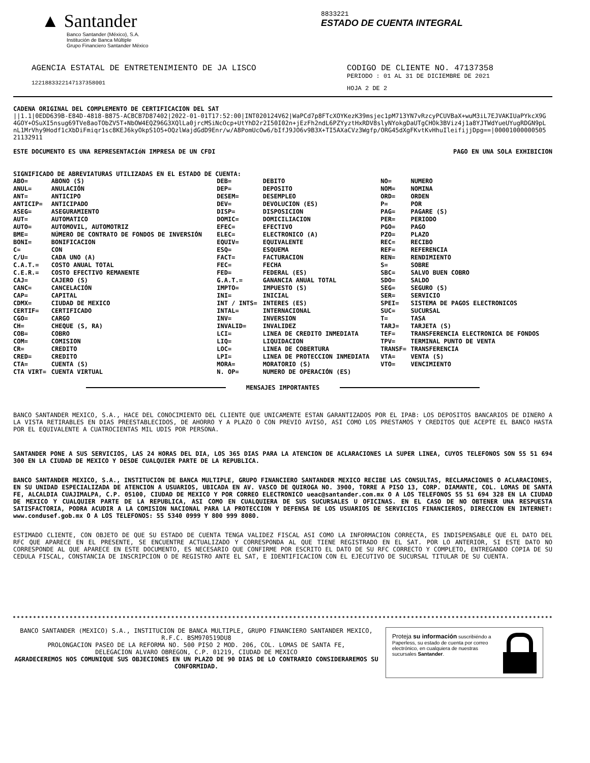▲ Santander
Banco Santander (México), S.A.
Institución de Banca Múltiple
Grupo Financiero Santander México
8833221
ESTADO DE CUENTA INTEGRAL
AGENCIA ESTATAL DE ENTRETENIMIENTO DE JA LISCO
12218833221471373580​01
CODIGO DE CLIENTE NO. 47137358
PERIODO : 01 AL 31 DE DICIEMBRE DE 2021
HOJA 2 DE 2
CADENA ORIGINAL DEL COMPLEMENTO DE CERTIFICACION DEL SAT
||1.1|0EDD639B-E84D-4818-B875-ACBCB7D87402|2022-01-01T17:52:00|INT020124V62|WaPCd7p8FTcXOYKezK39msjec1pM713YN7vRzcyPCUVBaX+wuM3iL7EJVAKIUaPYkcX9G 4GOY+OSuXI5nsug69TVe8aoTObZV5T+NbOW4EQZ96G3XQlLa0jrcMSiNcOcp+UtYhD2r2I50I02n+jEzFh2ndL6PZYyztHxRDV8slyNYokgDaUTgCHOk3BViz4j1a8YJTWdYueUYugRDGN9pL nL1MrVhy9Hodf1cXbDiFmiqr1sc8KEJ6kyOkpS1O5+OQzlWajdGdD9Enr/w/A8PomUcOw6/bIfJ9JO6v9B3X+TI5AXaCVz3Wgfp/ORG45dXgFKvtKvHhuIleifijjDpg==|00001000000505 21132911
ESTE DOCUMENTO ES UNA REPRESENTACIóN IMPRESA DE UN CFDI PAGO EN UNA SOLA EXHIBICION
SIGNIFICADO DE ABREVIATURAS UTILIZADAS EN EL ESTADO DE CUENTA:
| ABO= | ABONO (S) | DEB= | DEBITO | NO= | NUMERO |
| ANUL= | ANULACIÓN | DEP= | DEPOSITO | NOM= | NOMINA |
| ANT= | ANTICIPO | DESEM= | DESEMPLEO | ORD= | ORDEN |
| ANTICIP= | ANTICIPADO | DEV= | DEVOLUCION (ES) | P= | POR |
| ASEG= | ASEGURAMIENTO | DISP= | DISPOSICION | PAG= | PAGARE (S) |
| AUT= | AUTOMATICO | DOMIC= | DOMICILIACION | PER= | PERIODO |
| AUTO= | AUTOMOVIL, AUTOMOTRIZ | EFEC= | EFECTIVO | PGO= | PAGO |
| BME= | NÚMERO DE CONTRATO DE FONDOS DE INVERSIÓN | ELEC= | ELECTRONICO (A) | PZO= | PLAZO |
| BONI= | BONIFICACION | EQUIV= | EQUIVALENTE | REC= | RECIBO |
| C= | CON | ESQ= | ESQUEMA | REF= | REFERENCIA |
| C/U= | CADA UNO (A) | FACT= | FACTURACION | REN= | RENDIMIENTO |
| C.A.T.= | COSTO ANUAL TOTAL | FEC= | FECHA | S= | SOBRE |
| C.E.R.= | COSTO EFECTIVO REMANENTE | FED= | FEDERAL (ES) | SBC= | SALVO BUEN COBRO |
| CAJ= | CAJERO (S) | G.A.T.= | GANANCIA ANUAL TOTAL | SDO= | SALDO |
| CANC= | CANCELACIÓN | IMPTO= | IMPUESTO (S) | SEG= | SEGURO (S) |
| CAP= | CAPITAL | INI= | INICIAL | SER= | SERVICIO |
| CDMX= | CIUDAD DE MEXICO | INT / INTS= | INTERES (ES) | SPEI= | SISTEMA DE PAGOS ELECTRONICOS |
| CERTIF= | CERTIFICADO | INTAL= | INTERNACIONAL | SUC= | SUCURSAL |
| CGO= | CARGO | INV= | INVERSION | T= | TASA |
| CH= | CHEQUE (S, RA) | INVALID= | INVALIDEZ | TARJ= | TARJETA (S) |
| COB= | COBRO | LCI= | LINEA DE CREDITO INMEDIATA | TEF= | TRANSFERENCIA ELECTRONICA DE FONDOS |
| COM= | COMISION | LIQ= | LIQUIDACION | TPV= | TERMINAL PUNTO DE VENTA |
| CR= | CREDITO | LOC= | LINEA DE COBERTURA | TRANSF= | TRANSFERENCIA |
| CRED= | CREDITO | LPI= | LINEA DE PROTECCION INMEDIATA | VTA= | VENTA (S) |
| CTA= | CUENTA (S) | MORA= | MORATORIO (S) | VTO= | VENCIMIENTO |
| CTA VIRT= | CUENTA VIRTUAL | N. OP= | NUMERO DE OPERACIÓN (ES) | | |
MENSAJES IMPORTANTES
BANCO SANTANDER MEXICO, S.A., HACE DEL CONOCIMIENTO DEL CLIENTE QUE UNICAMENTE ESTAN GARANTIZADOS POR EL IPAB: LOS DEPOSITOS BANCARIOS DE DINERO A LA VISTA RETIRABLES EN DIAS PREESTABLECIDOS, DE AHORRO Y A PLAZO O CON PREVIO AVISO, ASI COMO LOS PRESTAMOS Y CREDITOS QUE ACEPTE EL BANCO HASTA POR EL EQUIVALENTE A CUATROCIENTAS MIL UDIS POR PERSONA.
SANTANDER PONE A SUS SERVICIOS, LAS 24 HORAS DEL DIA, LOS 365 DIAS PARA LA ATENCION DE ACLARACIONES LA SUPER LINEA, CUYOS TELEFONOS SON 55 51 694 300 EN LA CIUDAD DE MEXICO Y DESDE CUALQUIER PARTE DE LA REPUBLICA.
BANCO SANTANDER MEXICO, S.A., INSTITUCION DE BANCA MULTIPLE, GRUPO FINANCIERO SANTANDER MEXICO RECIBE LAS CONSULTAS, RECLAMACIONES O ACLARACIONES, EN SU UNIDAD ESPECIALIZADA DE ATENCION A USUARIOS, UBICADA EN AV. VASCO DE QUIROGA NO. 3900, TORRE A PISO 13, CORP. DIAMANTE, COL. LOMAS DE SANTA FE, ALCALDIA CUAJIMALPA, C.P. 05100, CIUDAD DE MEXICO Y POR CORREO ELECTRONICO ueac@santander.com.mx O A LOS TELEFONOS 55 51 694 328 EN LA CIUDAD DE MEXICO Y CUALQUIER PARTE DE LA REPUBLICA, ASI COMO EN CUALQUIERA DE SUS SUCURSALES U OFICINAS. EN EL CASO DE NO OBTENER UNA RESPUESTA SATISFACTORIA, PODRA ACUDIR A LA COMISION NACIONAL PARA LA PROTECCION Y DEFENSA DE LOS USUARIOS DE SERVICIOS FINANCIEROS, DIRECCION EN INTERNET: www.condusef.gob.mx O A LOS TELEFONOS: 55 5340 0999 Y 800 999 8080.
ESTIMADO CLIENTE, CON OBJETO DE QUE SU ESTADO DE CUENTA TENGA VALIDEZ FISCAL ASI COMO LA INFORMACION CORRECTA, ES INDISPENSABLE QUE EL DATO DEL RFC QUE APARECE EN EL PRESENTE, SE ENCUENTRE ACTUALIZADO Y CORRESPONDA AL QUE TIENE REGISTRADO EN EL SAT. POR LO ANTERIOR, SI ESTE DATO NO CORRESPONDE AL QUE APARECE EN ESTE DOCUMENTO, ES NECESARIO QUE CONFIRME POR ESCRITO EL DATO DE SU RFC CORRECTO Y COMPLETO, ENTREGANDO COPIA DE SU CEDULA FISCAL, CONSTANCIA DE INSCRIPCION O DE REGISTRO ANTE EL SAT, E IDENTIFICACION CON EL EJECUTIVO DE SUCURSAL TITULAR DE SU CUENTA.
BANCO SANTANDER (MEXICO) S.A., INSTITUCION DE BANCA MULTIPLE, GRUPO FINANCIERO SANTANDER MEXICO,
R.F.C. BSM970519DU8
PROLONGACION PASEO DE LA REFORMA NO. 500 PISO 2 MOD. 206, COL. LOMAS DE SANTA FE,
DELEGACION ALVARO OBREGON, C.P. 01219, CIUDAD DE MEXICO
AGRADECEREMOS NOS COMUNIQUE SUS OBJECIONES EN UN PLAZO DE 90 DIAS DE LO CONTRARIO CONSIDERAREMOS SU CONFORMIDAD.
Proteja su información suscribiéndo a Paperless, su estado de cuenta por correo electrónico, en cualquiera de nuestras sucursales Santander.